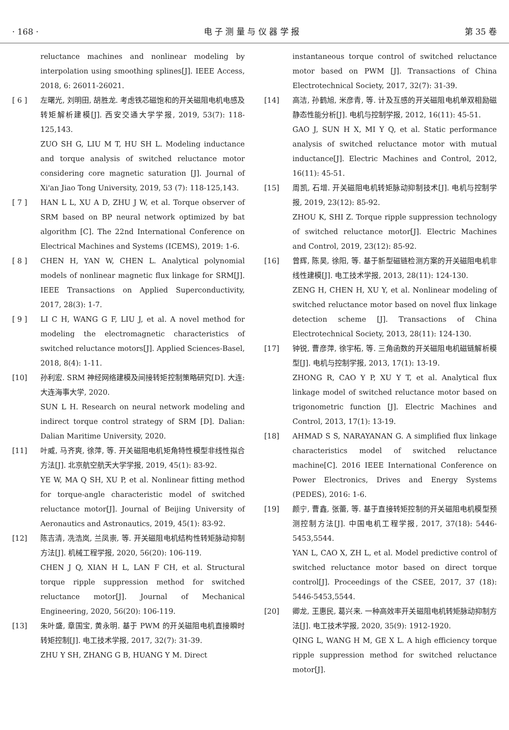· 168 · 电 子 测 量 与 仪 器 学 报 第 35 卷
reluctance machines and nonlinear modeling by interpolation using smoothing splines[J]. IEEE Access, 2018, 6: 26011-26021.
[ 6 ] 左曙光, 刘明田, 胡胜龙. 考虑铁芯磁饱和的开关磁阻电机电感及转矩解析建模[J]. 西安交通大学学报, 2019, 53(7): 118-125,143.
ZUO SH G, LIU M T, HU SH L. Modeling inductance and torque analysis of switched reluctance motor considering core magnetic saturation [J]. Journal of Xi'an Jiao Tong University, 2019, 53 (7): 118-125,143.
[ 7 ] HAN L L, XU A D, ZHU J W, et al. Torque observer of SRM based on BP neural network optimized by bat algorithm [C]. The 22nd International Conference on Electrical Machines and Systems (ICEMS), 2019: 1-6.
[ 8 ] CHEN H, YAN W, CHEN L. Analytical polynomial models of nonlinear magnetic flux linkage for SRM[J]. IEEE Transactions on Applied Superconductivity, 2017, 28(3): 1-7.
[ 9 ] LI C H, WANG G F, LIU J, et al. A novel method for modeling the electromagnetic characteristics of switched reluctance motors[J]. Applied Sciences-Basel, 2018, 8(4): 1-11.
[10] 孙利宏. SRM 神经网络建模及间接转矩控制策略研究[D]. 大连: 大连海事大学, 2020.
SUN L H. Research on neural network modeling and indirect torque control strategy of SRM [D]. Dalian: Dalian Maritime University, 2020.
[11] 叶威, 马齐爽, 徐萍, 等. 开关磁阻电机矩角特性模型非线性拟合方法[J]. 北京航空航天大学学报, 2019, 45(1): 83-92.
YE W, MA Q SH, XU P, et al. Nonlinear fitting method for torque-angle characteristic model of switched reluctance motor[J]. Journal of Beijing University of Aeronautics and Astronautics, 2019, 45(1): 83-92.
[12] 陈吉清, 冼浩岚, 兰凤崇, 等. 开关磁阻电机结构性转矩脉动抑制方法[J]. 机械工程学报, 2020, 56(20): 106-119.
CHEN J Q, XIAN H L, LAN F CH, et al. Structural torque ripple suppression method for switched reluctance motor[J]. Journal of Mechanical Engineering, 2020, 56(20): 106-119.
[13] 朱叶盛, 章国宝, 黄永明. 基于 PWM 的开关磁阻电机直接瞬时转矩控制[J]. 电工技术学报, 2017, 32(7): 31-39.
ZHU Y SH, ZHANG G B, HUANG Y M. Direct
instantaneous torque control of switched reluctance motor based on PWM [J]. Transactions of China Electrotechnical Society, 2017, 32(7): 31-39.
[14] 高洁, 孙鹤旭, 米彦青, 等. 计及互感的开关磁阻电机单双相励磁静态性能分析[J]. 电机与控制学报, 2012, 16(11): 45-51.
GAO J, SUN H X, MI Y Q, et al. Static performance analysis of switched reluctance motor with mutual inductance[J]. Electric Machines and Control, 2012, 16(11): 45-51.
[15] 周凯, 石增. 开关磁阻电机转矩脉动抑制技术[J]. 电机与控制学报, 2019, 23(12): 85-92.
ZHOU K, SHI Z. Torque ripple suppression technology of switched reluctance motor[J]. Electric Machines and Control, 2019, 23(12): 85-92.
[16] 曾辉, 陈昊, 徐阳, 等. 基于新型磁链检测方案的开关磁阻电机非线性建模[J]. 电工技术学报, 2013, 28(11): 124-130.
ZENG H, CHEN H, XU Y, et al. Nonlinear modeling of switched reluctance motor based on novel flux linkage detection scheme [J]. Transactions of China Electrotechnical Society, 2013, 28(11): 124-130.
[17] 钟锐, 曹彦萍, 徐宇柘, 等. 三角函数的开关磁阻电机磁链解析模型[J]. 电机与控制学报, 2013, 17(1): 13-19.
ZHONG R, CAO Y P, XU Y T, et al. Analytical flux linkage model of switched reluctance motor based on trigonometric function [J]. Electric Machines and Control, 2013, 17(1): 13-19.
[18] AHMAD S S, NARAYANAN G. A simplified flux linkage characteristics model of switched reluctance machine[C]. 2016 IEEE International Conference on Power Electronics, Drives and Energy Systems (PEDES), 2016: 1-6.
[19] 颜宁, 曹鑫, 张蕾, 等. 基于直接转矩控制的开关磁阻电机模型预测控制方法[J]. 中国电机工程学报, 2017, 37(18): 5446-5453,5544.
YAN L, CAO X, ZH L, et al. Model predictive control of switched reluctance motor based on direct torque control[J]. Proceedings of the CSEE, 2017, 37 (18): 5446-5453,5544.
[20] 卿龙, 王惠民, 葛兴来. 一种高效率开关磁阻电机转矩脉动抑制方法[J]. 电工技术学报, 2020, 35(9): 1912-1920.
QING L, WANG H M, GE X L. A high efficiency torque ripple suppression method for switched reluctance motor[J].